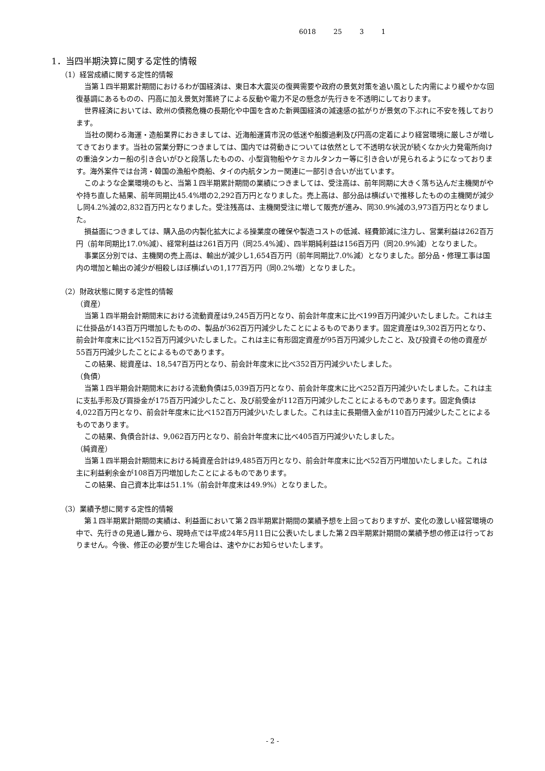6018 25 3 1
1．当四半期決算に関する定性的情報
（1）経営成績に関する定性的情報
当第１四半期累計期間におけるわが国経済は、東日本大震災の復興需要や政府の景気対策を追い風とした内需により緩やかな回復基調にあるものの、円高に加え景気対策終了による反動や電力不足の懸念が先行きを不透明にしております。
世界経済においては、欧州の債務危機の長期化や中国を含めた新興国経済の減速感の拡がりが景気の下ぶれに不安を残しております。
当社の関わる海運・造船業界におきましては、近海船運賃市況の低迷や船腹過剰及び円高の定着により経営環境に厳しさが増してきております。当社の営業分野につきましては、国内では荷動きについては依然として不透明な状況が続くなか火力発電所向けの重油タンカー船の引き合いがひと段落したものの、小型貨物船やケミカルタンカー等に引き合いが見られるようになっております。海外案件では台湾・韓国の漁船や商船、タイの内航タンカー関連に一部引き合いが出ています。
このような企業環境のもと、当第１四半期累計期間の業績につきましては、受注高は、前年同期に大きく落ち込んだ主機関がやや持ち直した結果、前年同期比45.4%増の2,292百万円となりました。売上高は、部分品は横ばいで推移したものの主機関が減少し同4.2%減の2,832百万円となりました。受注残高は、主機関受注に増して販売が進み、同30.9%減の3,973百万円となりました。
損益面につきましては、購入品の内製化拡大による操業度の確保や製造コストの低減、経費節減に注力し、営業利益は262百万円（前年同期比17.0%減）、経常利益は261百万円（同25.4%減）、四半期純利益は156百万円（同20.9%減）となりました。
事業区分別では、主機関の売上高は、輸出が減少し1,654百万円（前年同期比7.0%減）となりました。部分品・修理工事は国内の増加と輸出の減少が相殺しほぼ横ばいの1,177百万円（同0.2%増）となりました。
（2）財政状態に関する定性的情報
（資産）
当第１四半期会計期間末における流動資産は9,245百万円となり、前会計年度末に比べ199百万円減少いたしました。これは主に仕掛品が143百万円増加したものの、製品が362百万円減少したことによるものであります。固定資産は9,302百万円となり、前会計年度末に比べ152百万円減少いたしました。これは主に有形固定資産が95百万円減少したこと、及び投資その他の資産が55百万円減少したことによるものであります。
この結果、総資産は、18,547百万円となり、前会計年度末に比べ352百万円減少いたしました。
（負債）
当第１四半期会計期間末における流動負債は5,039百万円となり、前会計年度末に比べ252百万円減少いたしました。これは主に支払手形及び買掛金が175百万円減少したこと、及び前受金が112百万円減少したことによるものであります。固定負債は4,022百万円となり、前会計年度末に比べ152百万円減少いたしました。これは主に長期借入金が110百万円減少したことによるものであります。
この結果、負債合計は、9,062百万円となり、前会計年度末に比べ405百万円減少いたしました。
（純資産）
当第１四半期会計期間末における純資産合計は9,485百万円となり、前会計年度末に比べ52百万円増加いたしました。これは主に利益剰余金が108百万円増加したことによるものであります。
この結果、自己資本比率は51.1%（前会計年度末は49.9%）となりました。
（3）業績予想に関する定性的情報
第１四半期累計期間の実績は、利益面において第２四半期累計期間の業績予想を上回っておりますが、変化の激しい経営環境の中で、先行きの見通し難から、現時点では平成24年5月11日に公表いたしました第２四半期累計期間の業績予想の修正は行っておりません。今後、修正の必要が生じた場合は、速やかにお知らせいたします。
- 2 -